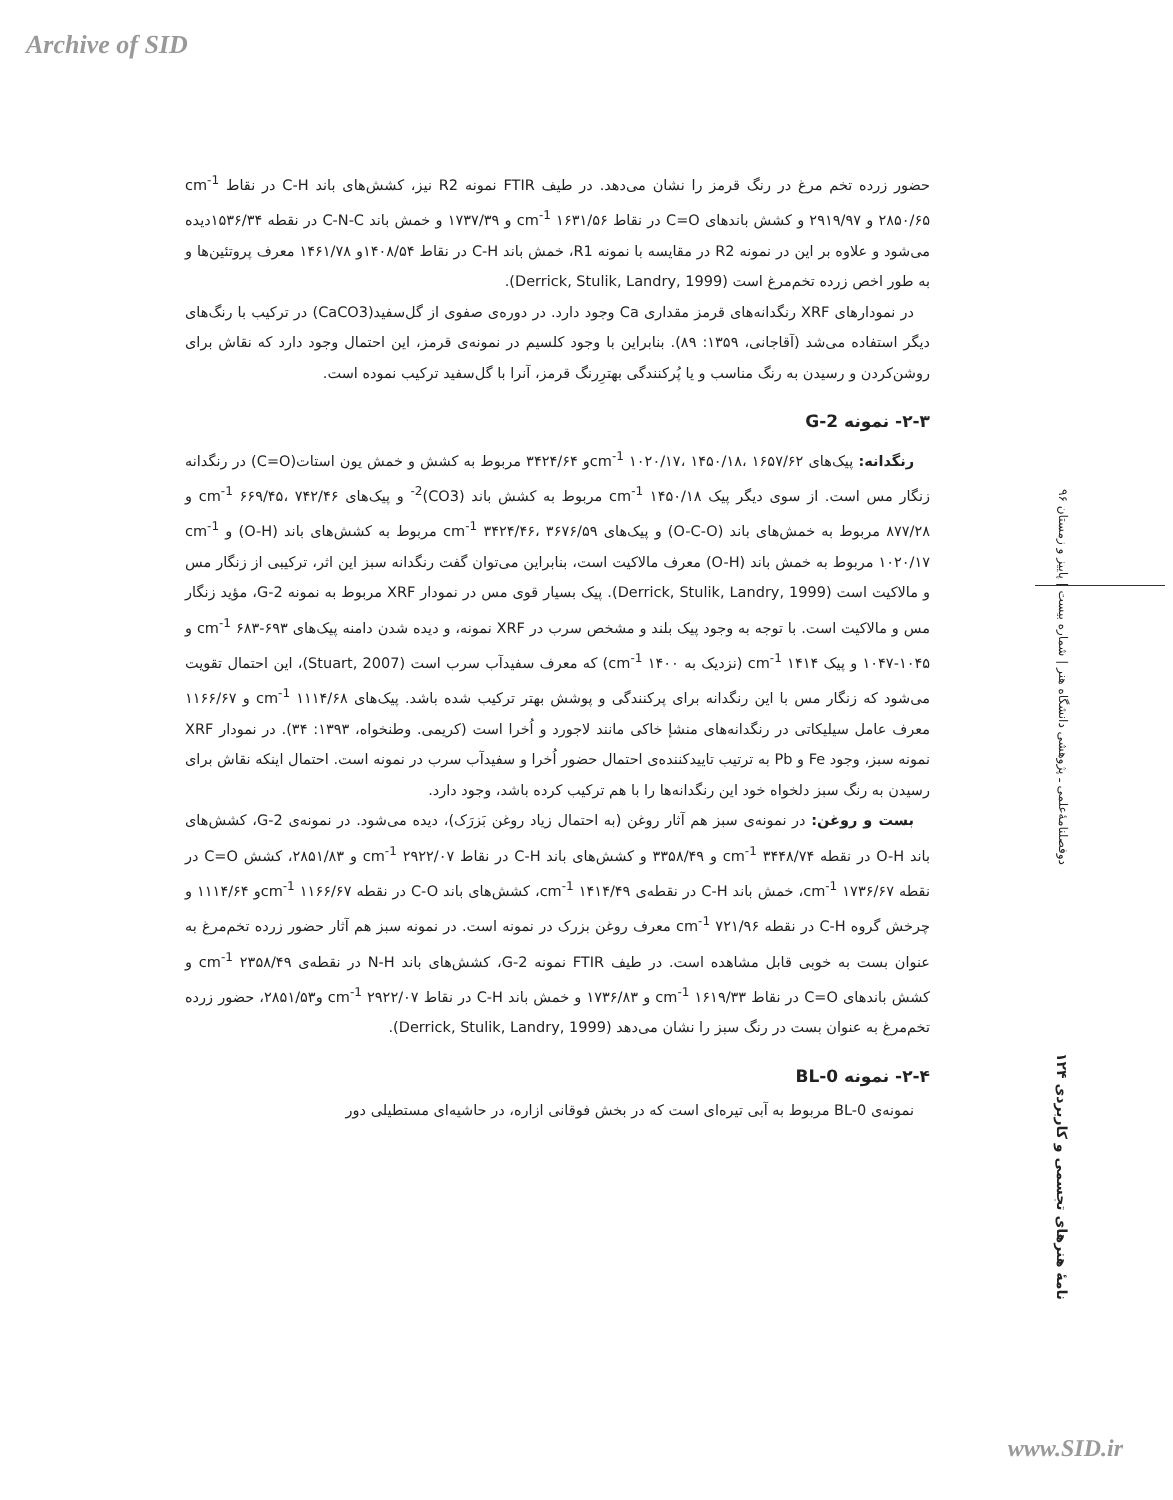Archive of SID
دوفصلنامهٔ‌علمی ـ پژوهشی دانشگاه هنر | شماره بیست | پاییز و زمستان ۹۶
نامهٔ هنرهای تجسمی و کاربردی ۱۲۴
حضور زرده تخم مرغ در رنگ قرمز را نشان می‌دهد. در طیف FTIR نمونه R2 نیز، کشش‌های باند C-H در نقاط cm<sup>-1</sup> ۲۸۵۰/۶۵ و ۲۹۱۹/۹۷ و کشش باندهای C=O در نقاط cm<sup>-1</sup> ۱۶۳۱/۵۶ و ۱۷۳۷/۳۹ و خمش باند C-N-C در نقطه ۱۵۳۶/۳۴دیده می‌شود و علاوه بر این در نمونه R2 در مقایسه با نمونه R1، خمش باند C-H در نقاط ۱۴۰۸/۵۴و ۱۴۶۱/۷۸ معرف پروتئین‌ها و به طور اخص زرده تخم‌مرغ است (Derrick, Stulik, Landry, 1999).
در نمودارهای XRF رنگدانه‌های قرمز مقداری Ca وجود دارد. در دوره‌ی صفوی از گل‌سفید(CaCO3) در ترکیب با رنگ‌های دیگر استفاده می‌شد (آقاجانی، ۱۳۵۹: ۸۹). بنابراین با وجود کلسیم در نمونه‌ی قرمز، این احتمال وجود دارد که نقاش برای روشن‌کردن و رسیدن به رنگ مناسب و یا پُرکنندگی بهتر‌ِرنگ قرمز، آنرا با گل‌سفید ترکیب نموده است.
۲-۳- نمونه G-2
رنگدانه: پیک‌های cm<sup>-1</sup> ۱۰۲۰/۱۷، ۱۴۵۰/۱۸، ۱۶۵۷/۶۲و ۳۴۲۴/۶۴ مربوط به کشش و خمش یون استات(C=O) در رنگدانه زنگار مس است. از سوی دیگر پیک cm<sup>-1</sup> ۱۴۵۰/۱۸ مربوط به کشش باند (CO3)<sup>2-</sup> و پیک‌های cm<sup>-1</sup> ۶۶۹/۴۵، ۷۴۲/۴۶ و ۸۷۷/۲۸ مربوط به خمش‌های باند (O-C-O) و پیک‌های cm<sup>-1</sup> ۳۴۲۴/۴۶، ۳۶۷۶/۵۹ مربوط به کشش‌های باند (O-H) و cm<sup>-1</sup> ۱۰۲۰/۱۷ مربوط به خمش باند (O-H) معرف مالاکیت است، بنابراین می‌توان گفت رنگدانه سبز این اثر، ترکیبی از زنگار مس و مالاکیت است (Derrick, Stulik, Landry, 1999). پیک بسیار قوی مس در نمودار XRF مربوط به نمونه G-2، مؤید زنگار مس و مالاکیت است. با توجه به وجود پیک بلند و مشخص سرب در XRF نمونه، و دیده شدن دامنه پیک‌های cm<sup>-1</sup> ۶۸۳-۶۹۳ و ۱۰۴۵-۱۰۴۷ و پیک cm<sup>-1</sup> ۱۴۱۴ (نزدیک به cm<sup>-1</sup> ۱۴۰۰) که معرف سفیدآب سرب است (Stuart, 2007)، این احتمال تقویت می‌شود که زنگار مس با این رنگدانه برای پرکنندگی و پوشش بهتر ترکیب شده باشد. پیک‌های cm<sup>-1</sup> ۱۱۱۴/۶۸ و ۱۱۶۶/۶۷ معرف عامل سیلیکاتی در رنگدانه‌های منشإ خاکی مانند لاجورد و اُخرا است (کریمی. وطنخواه، ۱۳۹۳: ۳۴). در نمودار XRF نمونه سبز، وجود Fe و Pb به ترتیب تاییدکننده‌ی احتمال حضور اُخرا و سفیدآب سرب در نمونه است. احتمال اینکه نقاش برای رسیدن به رنگ سبز دلخواه خود این رنگدانه‌ها را با هم ترکیب کرده باشد، وجود دارد.
بست و روغن: در نمونه‌ی سبز هم آثار روغن (به احتمال زیاد روغن بَزرَک)، دیده می‌شود. در نمونه‌ی G-2، کشش‌های باند O-H در نقطه cm<sup>-1</sup> ۳۴۴۸/۷۴ و ۳۳۵۸/۴۹ و کشش‌های باند C-H در نقاط cm<sup>-1</sup> ۲۹۲۲/۰۷ و ۲۸۵۱/۸۳، کشش C=O در نقطه cm<sup>-1</sup> ۱۷۳۶/۶۷، خمش باند C-H در نقطه‌ی cm<sup>-1</sup> ۱۴۱۴/۴۹، کشش‌های باند C-O در نقطه cm<sup>-1</sup> ۱۱۶۶/۶۷و ۱۱۱۴/۶۴ و چرخش گروه C-H در نقطه cm<sup>-1</sup> ۷۲۱/۹۶ معرف روغن بزرک در نمونه است. در نمونه سبز هم آثار حضور زرده تخم‌مرغ به عنوان بست به خوبی قابل مشاهده است. در طیف FTIR نمونه G-2، کشش‌های باند N-H در نقطه‌ی cm<sup>-1</sup> ۲۳۵۸/۴۹ و کشش باندهای C=O در نقاط cm<sup>-1</sup> ۱۶۱۹/۳۳ و ۱۷۳۶/۸۳ و خمش باند C-H در نقاط cm<sup>-1</sup> ۲۹۲۲/۰۷ و۲۸۵۱/۵۳، حضور زرده تخم‌مرغ به عنوان بست در رنگ سبز را نشان می‌دهد (Derrick, Stulik, Landry, 1999).
۲-۴- نمونه BL-0
نمونه‌ی BL-0 مربوط به آبی تیره‌ای است که در بخش فوقانی ازاره، در حاشیه‌ای مستطیلی دور
www.SID.ir